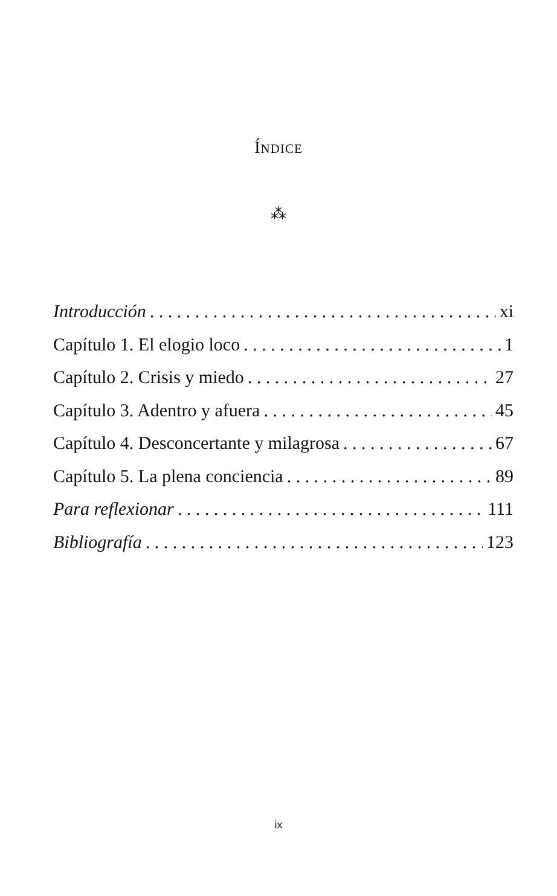ÍNDICE
⁂
Introducción xi
Capítulo 1. El elogio loco 1
Capítulo 2. Crisis y miedo 27
Capítulo 3. Adentro y afuera 45
Capítulo 4. Desconcertante y milagrosa 67
Capítulo 5. La plena conciencia 89
Para reflexionar 111
Bibliografía 123
ix